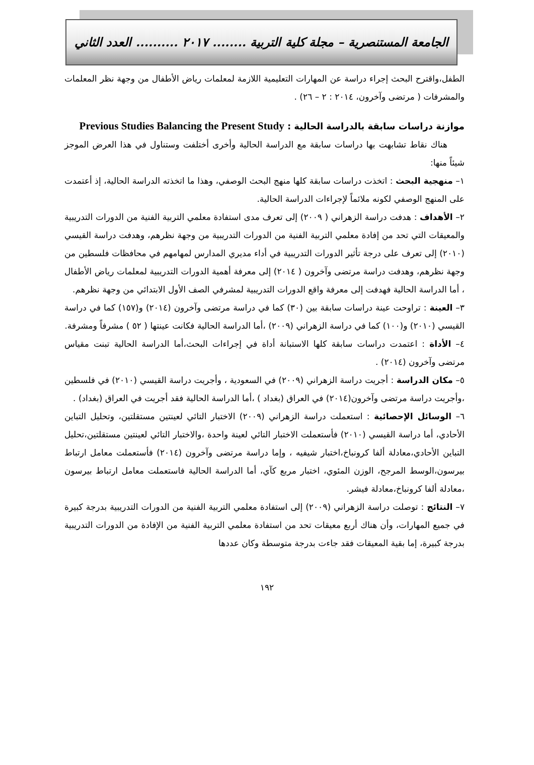الجامعة المستنصرية – مجلة كلية التربية ........ ٢٠١٧ .......... العدد الثاني
الطفل،واقترح البحث إجراء دراسة عن المهارات التعليمية اللازمة لمعلمات رياض الأطفال من وجهة نظر المعلمات والمشرفات ( مرتضى وآخرون، ٢٠١٤ : ٢ – ٢٦) .
موازنة دراسات سابقة بالدراسة الحالية : Previous Studies Balancing the Present Study
هناك نقاط تشابهت بها دراسات سابقة مع الدراسة الحالية وأخرى أختلفت وستناول في هذا العرض الموجز شيئاً منها:
١– منهجية البحث : اتخذت دراسات سابقة كلها منهج البحث الوصفي، وهذا ما اتخذته الدراسة الحالية، إذ أعتمدت على المنهج الوصفي لكونه ملائماً لإجراءات الدراسة الحالية.
٢– الأهداف : هدفت دراسة الزهراني ( ٢٠٠٩) إلى تعرف مدى استفادة معلمي التربية الفنية من الدورات التدريبية والمعيقات التي تحد من إفادة معلمي التربية الفنية من الدورات التدريبية من وجهة نظرهم، وهدفت دراسة القيسي (٢٠١٠) إلى تعرف على درجة تأثير الدورات التدريبية في أداء مديري المدارس لمهامهم في محافظات فلسطين من وجهة نظرهم، وهدفت دراسة مرتضى وآخرون ( ٢٠١٤) إلى معرفة أهمية الدورات التدريبية لمعلمات رياض الأطفال ، أما الدراسة الحالية فهدفت إلى معرفة واقع الدورات التدريبية لمشرفي الصف الأول الابتدائي من وجهة نظرهم.
٣– العينة : تراوحت عينة دراسات سابقة بين (٣٠) كما في دراسة مرتضى وآخرون (٢٠١٤) و(١٥٧) كما في دراسة القيسي (٢٠١٠) و(١٠٠) كما في دراسة الزهراني (٢٠٠٩) ،أما الدراسة الحالية فكانت عينتها ( ٥٢ ) مشرفاً ومشرفة.
٤– الأداة : اعتمدت دراسات سابقة كلها الاستبانة أداة في إجراءات البحث،أما الدراسة الحالية تبنت مقياس مرتضى وآخرون (٢٠١٤) .
٥– مكان الدراسة : أجريت دراسة الزهراني (٢٠٠٩) في السعودية ، وأجريت دراسة القيسي (٢٠١٠) في فلسطين ،وأجريت دراسة مرتضى وآخرون(٢٠١٤) في العراق (بغداد ) ،أما الدراسة الحالية فقد أجريت في العراق (بغداد) .
٦– الوسائل الإحصائية : استعملت دراسة الزهراني (٢٠٠٩) الاختبار التائي لعينتين مستقلتين، وتحليل التباين الأحادي، أما دراسة القيسي (٢٠١٠) فأستعملت الاختبار التائي لعينة واحدة ،والاختبار التائي لعينتين مستقلتين،تحليل التباين الأحادي،معادلة ألفا كرونباخ،اختبار شيفيه ، وإما دراسة مرتضى وآخرون (٢٠١٤) فأستعملت معامل ارتباط بيرسون،الوسط المرجح، الوزن المئوي، اختبار مربع كآي، أما الدراسة الحالية فاستعملت معامل ارتباط بيرسون ،معادلة ألفا كرونباخ،معادلة فيشر.
٧– النتائج : توصلت دراسة الزهراني (٢٠٠٩) إلى استفادة معلمي التربية الفنية من الدورات التدريبية بدرجة كبيرة في جميع المهارات، وأن هناك أربع معيقات تحد من استفادة معلمي التربية الفنية من الإفادة من الدورات التدريبية بدرجة كبيرة، إما بقية المعيقات فقد جاءت بدرجة متوسطة وكان عددها
١٩٢